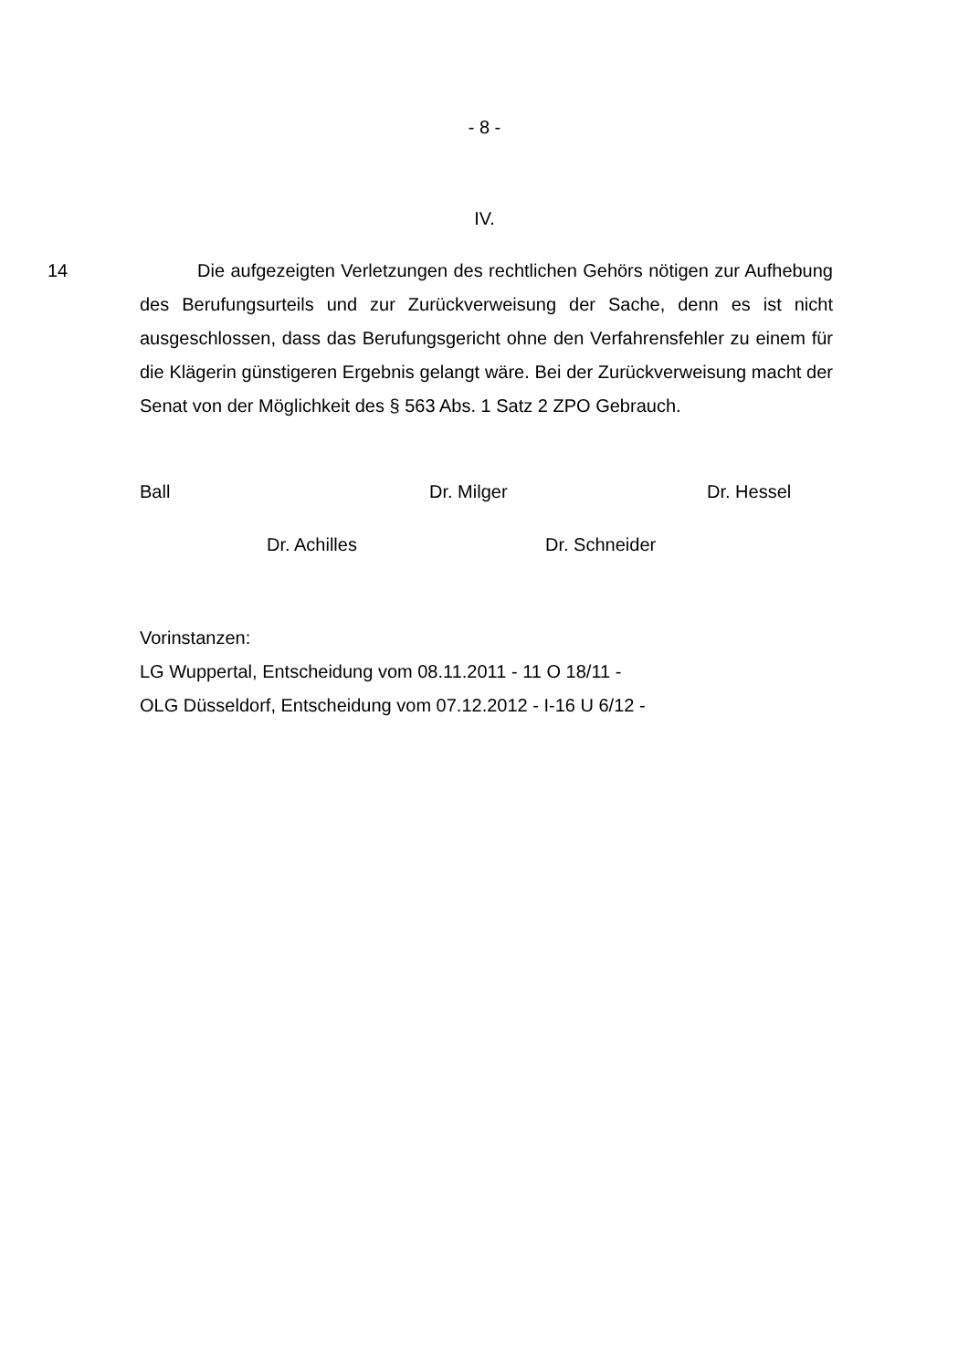- 8 -
IV.
14
Die aufgezeigten Verletzungen des rechtlichen Gehörs nötigen zur Aufhebung des Berufungsurteils und zur Zurückverweisung der Sache, denn es ist nicht ausgeschlossen, dass das Berufungsgericht ohne den Verfahrensfehler zu einem für die Klägerin günstigeren Ergebnis gelangt wäre. Bei der Zurückverweisung macht der Senat von der Möglichkeit des § 563 Abs. 1 Satz 2 ZPO Gebrauch.
Ball Dr. Milger Dr. Hessel
Dr. Achilles Dr. Schneider
Vorinstanzen:
LG Wuppertal, Entscheidung vom 08.11.2011 - 11 O 18/11 -
OLG Düsseldorf, Entscheidung vom 07.12.2012 - I-16 U 6/12 -